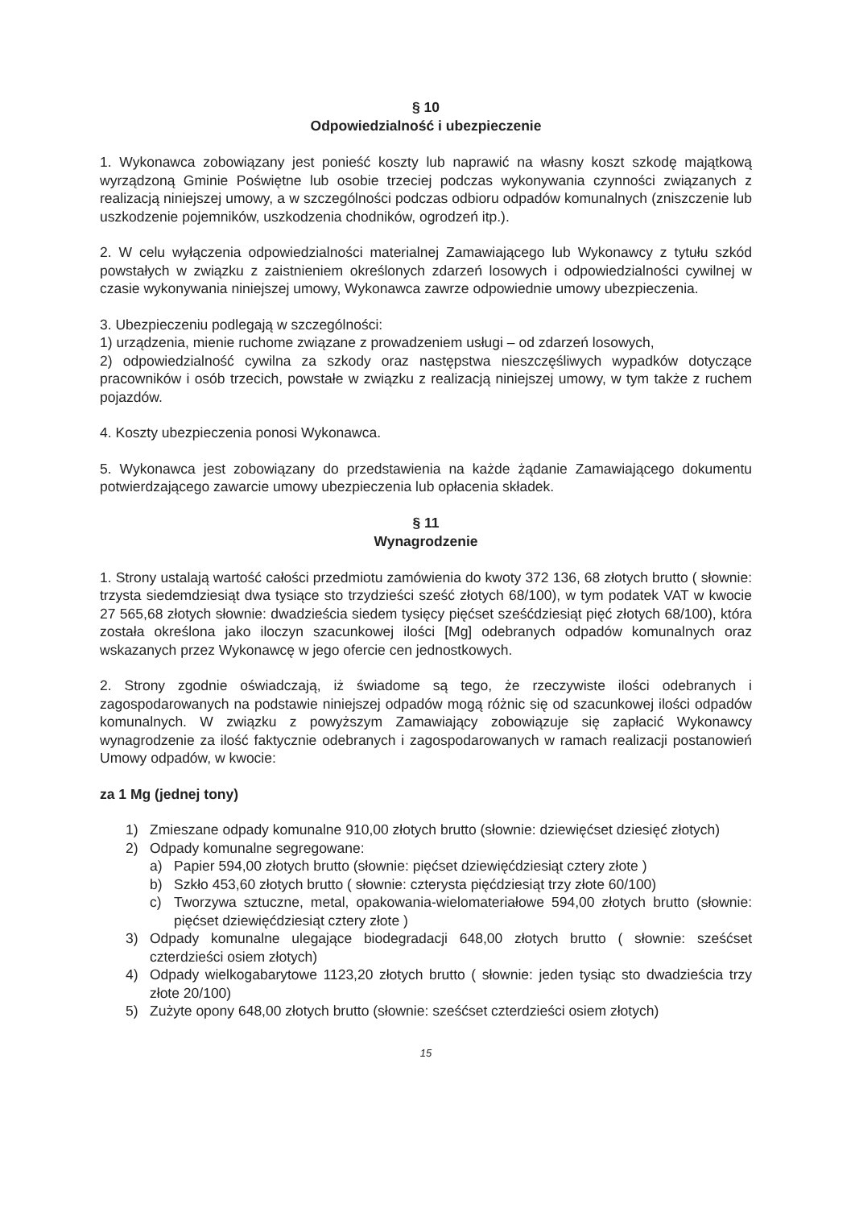§ 10
Odpowiedzialność i ubezpieczenie
1. Wykonawca zobowiązany jest ponieść koszty lub naprawić na własny koszt szkodę majątkową wyrządzoną Gminie Poświętne lub osobie trzeciej podczas wykonywania czynności związanych z realizacją niniejszej umowy, a w szczególności podczas odbioru odpadów komunalnych (zniszczenie lub uszkodzenie pojemników, uszkodzenia chodników, ogrodzeń itp.).
2. W celu wyłączenia odpowiedzialności materialnej Zamawiającego lub Wykonawcy z tytułu szkód powstałych w związku z zaistnieniem określonych zdarzeń losowych i odpowiedzialności cywilnej w czasie wykonywania niniejszej umowy, Wykonawca zawrze odpowiednie umowy ubezpieczenia.
3. Ubezpieczeniu podlegają w szczególności:
1) urządzenia, mienie ruchome związane z prowadzeniem usługi – od zdarzeń losowych,
2) odpowiedzialność cywilna za szkody oraz następstwa nieszczęśliwych wypadków dotyczące pracowników i osób trzecich, powstałe w związku z realizacją niniejszej umowy, w tym także z ruchem pojazdów.
4. Koszty ubezpieczenia ponosi Wykonawca.
5. Wykonawca jest zobowiązany do przedstawienia na każde żądanie Zamawiającego dokumentu potwierdzającego zawarcie umowy ubezpieczenia lub opłacenia składek.
§ 11
Wynagrodzenie
1. Strony ustalają wartość całości przedmiotu zamówienia do kwoty 372 136, 68 złotych brutto ( słownie: trzysta siedemdziesiąt dwa tysiące sto trzydzieści sześć złotych 68/100), w tym podatek VAT w kwocie 27 565,68 złotych słownie: dwadzieścia siedem tysięcy pięćset sześćdziesiąt pięć złotych 68/100), która została określona jako iloczyn szacunkowej ilości [Mg] odebranych odpadów komunalnych oraz wskazanych przez Wykonawcę w jego ofercie cen jednostkowych.
2. Strony zgodnie oświadczają, iż świadome są tego, że rzeczywiste ilości odebranych i zagospodarowanych na podstawie niniejszej odpadów mogą różnic się od szacunkowej ilości odpadów komunalnych. W związku z powyższym Zamawiający zobowiązuje się zapłacić Wykonawcy wynagrodzenie za ilość faktycznie odebranych i zagospodarowanych w ramach realizacji postanowień Umowy odpadów, w kwocie:
za 1 Mg (jednej tony)
1) Zmieszane odpady komunalne 910,00 złotych brutto (słownie: dziewięćset dziesięć złotych)
2) Odpady komunalne segregowane:
a) Papier 594,00 złotych brutto (słownie: pięćset dziewięćdziesiąt cztery złote )
b) Szkło 453,60 złotych brutto ( słownie: czterysta pięćdziesiąt trzy złote 60/100)
c) Tworzywa sztuczne, metal, opakowania-wielomateriałowe 594,00 złotych brutto (słownie: pięćset dziewięćdziesiąt cztery złote )
3) Odpady komunalne ulegające biodegradacji 648,00 złotych brutto ( słownie: sześćset czterdzieści osiem złotych)
4) Odpady wielkogabarytowe 1123,20 złotych brutto ( słownie: jeden tysiąc sto dwadzieścia trzy złote 20/100)
5) Zużyte opony 648,00 złotych brutto (słownie: sześćset czterdzieści osiem złotych)
15